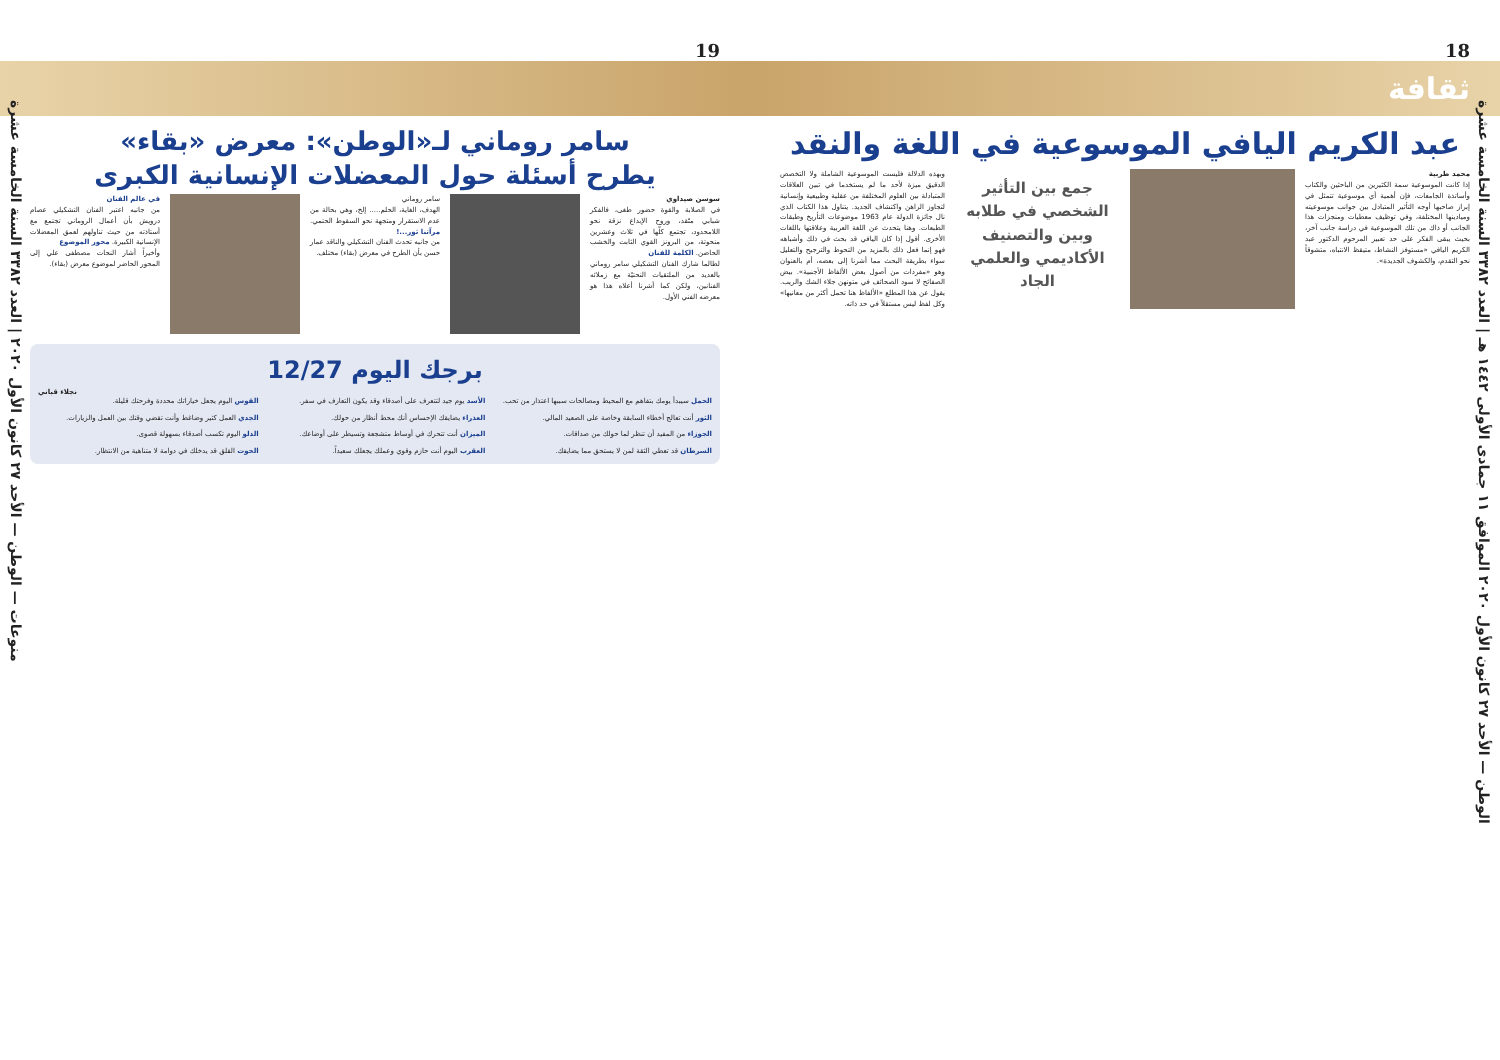18
ثقافة
عبد الكريم اليافي الموسوعية في اللغة والنقد
محمد طربية
إذا كانت الموسوعية سمة الكثيرين من الباحثين والكتاب وأساتذة الجامعات، فإن أهمية أي موسوعية تتمثل في إبراز صاحبها أوجه التأثير المتبادل بين جوانب موسوعيته وميادينها المختلفة، وفي توظيف معطيات ومنجزات هذا الجانب أو ذاك من تلك الموسوعية في دراسة جانب آخر، بحيث يبقى الفكر على حد تعبير المرحوم الدكتور عبد الكريم اليافي «مستوفز النشاط، متيقظ الانتباه، متشوقاً نحو التقدم، والكشوف الجديدة».
جمع بين التأثير الشخصي في طلابه وبين والتصنيف الأكاديمي والعلمي الجاد
وبهذه الدلالة فليست الموسوعية الشاملة ولا التخصص الدقيق ميزة لأحد ما لم يستخدما في تبين العلاقات المتبادلة بين العلوم المختلفة من عقلية وطبيعية وإنسانية لتجاوز الراهن واكتشاف الجديد. يتناول هذا الكتاب الذي نال جائزة الدولة عام 1963 موضوعات التأريخ وطبقات الطبعات. وهنا يتحدث عن اللغة العربية وعلاقتها باللغات الأخرى. أقول إذا كان اليافي قد بحث في ذلك وأشباهه فهو إنما فعل ذلك بالمزيد من التحوط والترجيح والتعليل سواء بطريقة البحث مما أشرنا إلى بعضه، أم بالعنوان وهو «مفردات من أصول بعض الألفاظ الأجنبية». بيض الصفائح لا سود الصحائف في متونهن جلاء الشك والريب. يقول عن هذا المطلع «الألفاظ هنا تحمل أكثر من معانيها» وكل لفظ ليس مستقلاً في حد ذاته.
الوطن — الأحد ٢٧ كانون الأول ٢٠٢٠ الموافق ١١ جمادى الأولى ١٤٤٢ هـ | العدد ٣٣٨٢ السنة الخامسة عشرة
19
سامر روماني لـ«الوطن»: معرض «بقاء»
يطرح أسئلة حول المعضلات الإنسانية الكبرى
سوسن صيداوي
في الصلابة والقوة حضور طغى، فالفكر شبابي متّقد، وروح الإبداع نزقة نحو اللامحدود، تجتمع كلّها في ثلاث وعشرين منحوتة، من البرونز القوي الثابت والخشب الحاضن. الكلمة للفنان
لطالما شارك الفنان التشكيلي سامر روماني بالعديد من الملتقيات النحتيّة مع زملائه الفنانين، ولكن كما أشرنا أعلاه هذا هو معرضه الفني الأول.
سامر روماني
الهدف، الغاية، الحلم..... إلخ، وهي بحالة من عدم الاستقرار ومتجهة نحو السقوط الحتمي. مرآتنا ثور...!
من جانبه تحدث الفنان التشكيلي والناقد عمار حسن بأن الطرح في معرض (بقاء) مختلف.
في عالم الفنان
من جانبه اعتبر الفنان التشكيلي عصام درويش بأن أعمال الروماني تجتمع مع أستاذته من حيث تناولهم لعمق المعضلات الإنسانية الكبيرة. محور الموضوع
وأخيراً أشار النحات مصطفى علي إلى المحور الحاضر لموضوع معرض (بقاء).
برجك اليوم 12/27
نجلاء قباني
الحمل سيبدأ يومك بتفاهم مع المحيط ومصالحات سببها اعتذار من تحب.
الأسد يوم جيد لتتعرف على أصدقاء وقد يكون التعارف في سفر.
القوس اليوم يجعل خياراتك محددة وفرحتك قليلة.
الثور أنت تعالج أخطاء السابقة وخاصة على الصعيد المالي.
العذراء يضايقك الإحساس أنك محط أنظار من حولك.
الجدي العمل كثير وضاغط وأنت تقضي وقتك بين العمل والزيارات.
الجوزاء من المفيد أن تنظر لما حولك من صداقات.
الميزان أنت تتحرك في أوساط متشجعة وتسيطر على أوضاعك.
الدلو اليوم تكسب أصدقاء بسهولة قصوى.
السرطان قد تعطي الثقة لمن لا يستحق مما يضايقك.
العقرب اليوم أنت حازم وقوي وعملك يجعلك سعيداً.
الحوت القلق قد يدخلك في دوامة لا متناهية من الانتظار.
منوعات — الوطن — الأحد ٢٧ كانون الأول ٢٠٢٠ | العدد ٣٣٨٢ السنة الخامسة عشرة